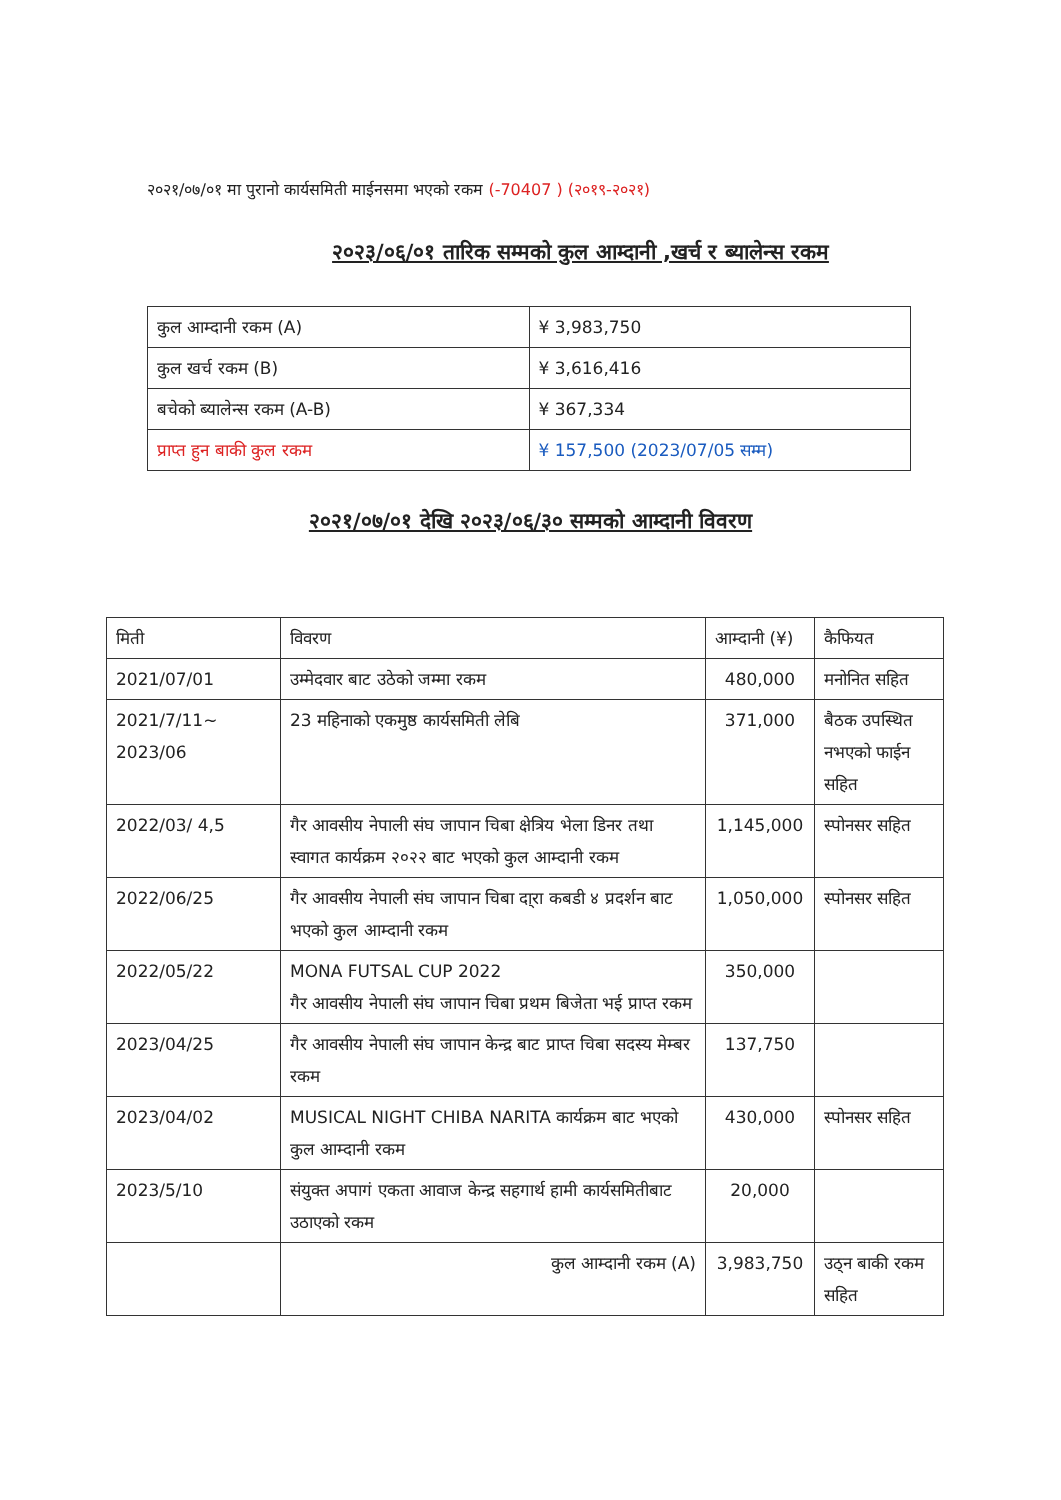२०२१/०७/०१ मा पुरानो कार्यसमिती माईनसमा भएको रकम (-70407 ) (२०१९-२०२१)
२०२३/०६/०१ तारिक सम्मको कुल आम्दानी ,खर्च र ब्यालेन्स रकम
| कुल आम्दानी रकम (A) | ¥ 3,983,750 |
| कुल खर्च रकम (B) | ¥ 3,616,416 |
| बचेको ब्यालेन्स रकम (A-B) | ¥ 367,334 |
| प्राप्त हुन बाकी कुल रकम | ¥ 157,500 (2023/07/05 सम्म) |
२०२१/०७/०१ देखि २०२३/०६/३० सम्मको आम्दानी विवरण
| मिती | विवरण | आम्दानी (¥) | कैफियत |
| --- | --- | --- | --- |
| 2021/07/01 | उम्मेदवार बाट उठेको जम्मा रकम | 480,000 | मनोनित सहित |
| 2021/7/11~ 2023/06 | 23 महिनाको एकमुष्ठ कार्यसमिती लेबि | 371,000 | बैठक उपस्थित नभएको फाईन सहित |
| 2022/03/ 4,5 | गैर आवसीय नेपाली संघ जापान चिबा क्षेत्रिय भेला डिनर तथा स्वागत कार्यक्रम २०२२ बाट भएको कुल आम्दानी रकम | 1,145,000 | स्पोनसर सहित |
| 2022/06/25 | गैर आवसीय नेपाली संघ जापान चिबा दा्रा कबडी ४ प्रदर्शन बाट भएको कुल आम्दानी रकम | 1,050,000 | स्पोनसर सहित |
| 2022/05/22 | MONA FUTSAL CUP 2022 गैर आवसीय नेपाली संघ जापान चिबा प्रथम बिजेता भई प्राप्त रकम | 350,000 | |
| 2023/04/25 | गैर आवसीय नेपाली संघ जापान केन्द्र बाट प्राप्त चिबा सदस्य मेम्बर रकम | 137,750 | |
| 2023/04/02 | MUSICAL NIGHT CHIBA NARITA कार्यक्रम बाट भएको कुल आम्दानी रकम | 430,000 | स्पोनसर सहित |
| 2023/5/10 | संयुक्त अपागं एकता आवाज केन्द्र सहगार्थ हामी कार्यसमितीबाट उठाएको रकम | 20,000 | |
| | कुल आम्दानी रकम (A) | 3,983,750 | उठ्न बाकी रकम सहित |